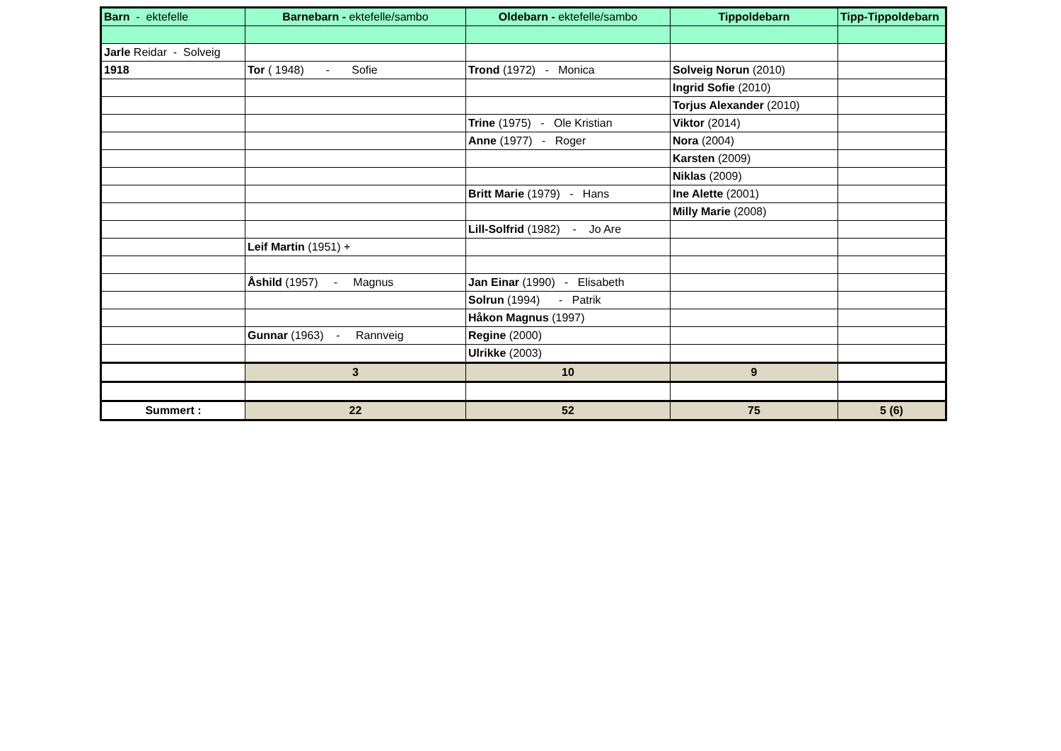| Barn - ektefelle | Barnebarn - ektefelle/sambo | Oldebarn - ektefelle/sambo | Tippoldebarn | Tipp-Tippoldebarn |
| --- | --- | --- | --- | --- |
| Jarle Reidar - Solveig | | | | |
| 1918 | Tor ( 1948) - Sofie | Trond (1972) - Monica | Solveig Norun (2010) | |
| | | | Ingrid Sofie (2010) | |
| | | | Torjus Alexander (2010) | |
| | | Trine (1975) - Ole Kristian | Viktor (2014) | |
| | | Anne (1977) - Roger | Nora (2004) | |
| | | | Karsten (2009) | |
| | | | Niklas (2009) | |
| | | Britt Marie (1979) - Hans | Ine Alette (2001) | |
| | | | Milly Marie (2008) | |
| | | Lill-Solfrid (1982) - Jo Are | | |
| | Leif Martin (1951) + | | | |
| | Åshild (1957) - Magnus | Jan Einar (1990) - Elisabeth | | |
| | | Solrun (1994) - Patrik | | |
| | | Håkon Magnus (1997) | | |
| | Gunnar (1963) - Rannveig | Regine (2000) | | |
| | | Ulrikke (2003) | | |
| | 3 | 10 | 9 | |
| Summert : | 22 | 52 | 75 | 5 (6) |